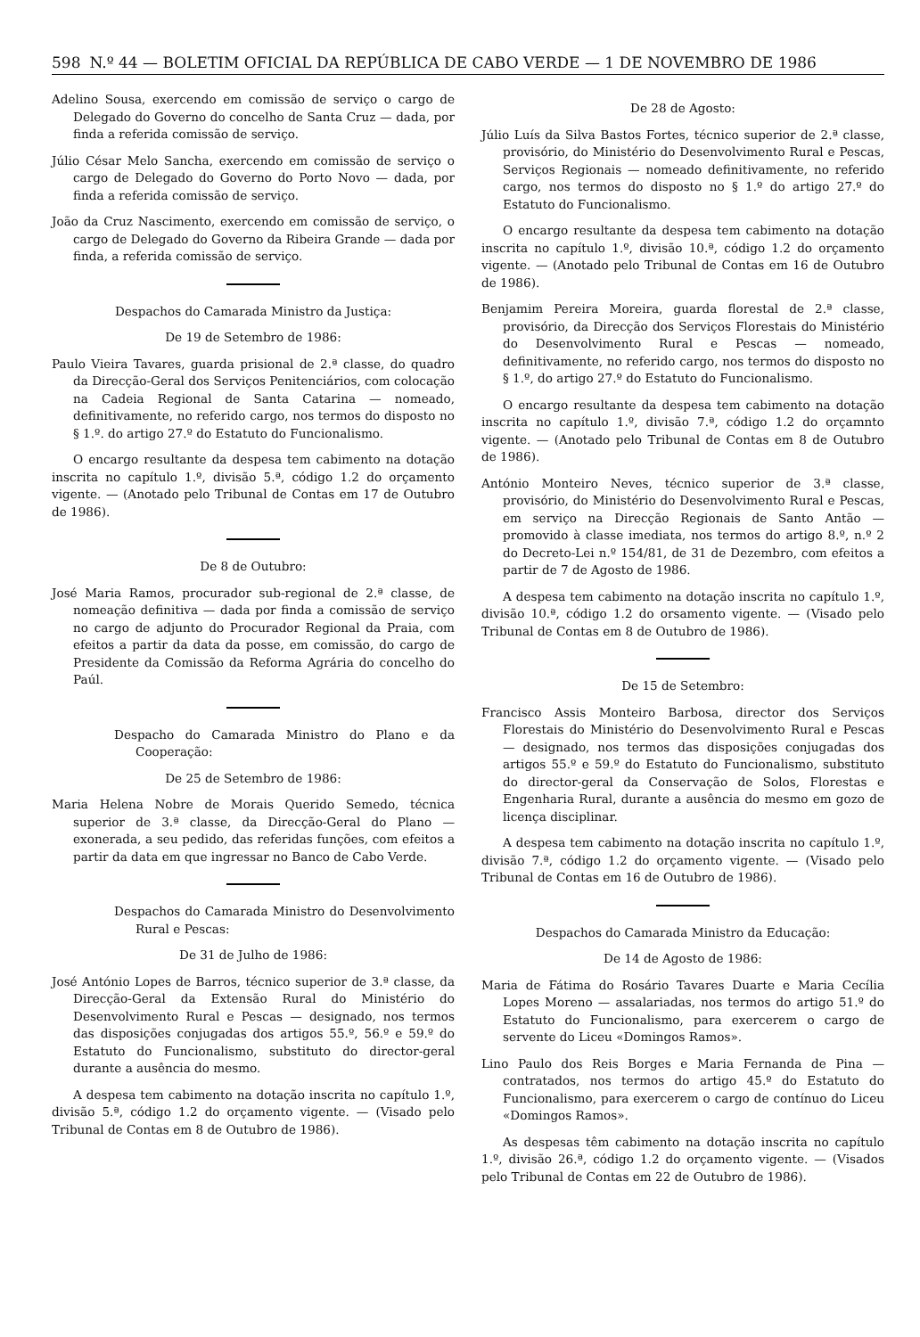598 N.º 44 — BOLETIM OFICIAL DA REPÚBLICA DE CABO VERDE — 1 DE NOVEMBRO DE 1986
Adelino Sousa, exercendo em comissão de serviço o cargo de Delegado do Governo do concelho de Santa Cruz — dada, por finda a referida comissão de serviço.
Júlio César Melo Sancha, exercendo em comissão de serviço o cargo de Delegado do Governo do Porto Novo — dada, por finda a referida comissão de serviço.
João da Cruz Nascimento, exercendo em comissão de serviço, o cargo de Delegado do Governo da Ribeira Grande — dada por finda, a referida comissão de serviço.
Despachos do Camarada Ministro da Justiça:
De 19 de Setembro de 1986:
Paulo Vieira Tavares, guarda prisional de 2.ª classe, do quadro da Direcção-Geral dos Serviços Penitenciários, com colocação na Cadeia Regional de Santa Catarina — nomeado, definitivamente, no referido cargo, nos termos do disposto no § 1.º. do artigo 27.º do Estatuto do Funcionalismo.
O encargo resultante da despesa tem cabimento na dotação inscrita no capítulo 1.º, divisão 5.ª, código 1.2 do orçamento vigente. — (Anotado pelo Tribunal de Contas em 17 de Outubro de 1986).
De 8 de Outubro:
José Maria Ramos, procurador sub-regional de 2.ª classe, de nomeação definitiva — dada por finda a comissão de serviço no cargo de adjunto do Procurador Regional da Praia, com efeitos a partir da data da posse, em comissão, do cargo de Presidente da Comissão da Reforma Agrária do concelho do Paúl.
Despacho do Camarada Ministro do Plano e da Cooperação:
De 25 de Setembro de 1986:
Maria Helena Nobre de Morais Querido Semedo, técnica superior de 3.ª classe, da Direcção-Geral do Plano — exonerada, a seu pedido, das referidas funções, com efeitos a partir da data em que ingressar no Banco de Cabo Verde.
Despachos do Camarada Ministro do Desenvolvimento Rural e Pescas:
De 31 de Julho de 1986:
José António Lopes de Barros, técnico superior de 3.ª classe, da Direcção-Geral da Extensão Rural do Ministério do Desenvolvimento Rural e Pescas — designado, nos termos das disposições conjugadas dos artigos 55.º, 56.º e 59.º do Estatuto do Funcionalismo, substituto do director-geral durante a ausência do mesmo.
A despesa tem cabimento na dotação inscrita no capítulo 1.º, divisão 5.ª, código 1.2 do orçamento vigente. — (Visado pelo Tribunal de Contas em 8 de Outubro de 1986).
De 28 de Agosto:
Júlio Luís da Silva Bastos Fortes, técnico superior de 2.ª classe, provisório, do Ministério do Desenvolvimento Rural e Pescas, Serviços Regionais — nomeado definitivamente, no referido cargo, nos termos do disposto no § 1.º do artigo 27.º do Estatuto do Funcionalismo.
O encargo resultante da despesa tem cabimento na dotação inscrita no capítulo 1.º, divisão 10.ª, código 1.2 do orçamento vigente. — (Anotado pelo Tribunal de Contas em 16 de Outubro de 1986).
Benjamim Pereira Moreira, guarda florestal de 2.ª classe, provisório, da Direcção dos Serviços Florestais do Ministério do Desenvolvimento Rural e Pescas — nomeado, definitivamente, no referido cargo, nos termos do disposto no § 1.º, do artigo 27.º do Estatuto do Funcionalismo.
O encargo resultante da despesa tem cabimento na dotação inscrita no capítulo 1.º, divisão 7.ª, código 1.2 do orçamnto vigente. — (Anotado pelo Tribunal de Contas em 8 de Outubro de 1986).
António Monteiro Neves, técnico superior de 3.ª classe, provisório, do Ministério do Desenvolvimento Rural e Pescas, em serviço na Direcção Regionais de Santo Antão — promovido à classe imediata, nos termos do artigo 8.º, n.º 2 do Decreto-Lei n.º 154/81, de 31 de Dezembro, com efeitos a partir de 7 de Agosto de 1986.
A despesa tem cabimento na dotação inscrita no capítulo 1.º, divisão 10.ª, código 1.2 do orsamento vigente. — (Visado pelo Tribunal de Contas em 8 de Outubro de 1986).
De 15 de Setembro:
Francisco Assis Monteiro Barbosa, director dos Serviços Florestais do Ministério do Desenvolvimento Rural e Pescas — designado, nos termos das disposições conjugadas dos artigos 55.º e 59.º do Estatuto do Funcionalismo, substituto do director-geral da Conservação de Solos, Florestas e Engenharia Rural, durante a ausência do mesmo em gozo de licença disciplinar.
A despesa tem cabimento na dotação inscrita no capítulo 1.º, divisão 7.ª, código 1.2 do orçamento vigente. — (Visado pelo Tribunal de Contas em 16 de Outubro de 1986).
Despachos do Camarada Ministro da Educação:
De 14 de Agosto de 1986:
Maria de Fátima do Rosário Tavares Duarte e Maria Cecília Lopes Moreno — assalariadas, nos termos do artigo 51.º do Estatuto do Funcionalismo, para exercerem o cargo de servente do Liceu «Domingos Ramos».
Lino Paulo dos Reis Borges e Maria Fernanda de Pina — contratados, nos termos do artigo 45.º do Estatuto do Funcionalismo, para exercerem o cargo de contínuo do Liceu «Domingos Ramos».
As despesas têm cabimento na dotação inscrita no capítulo 1.º, divisão 26.ª, código 1.2 do orçamento vigente. — (Visados pelo Tribunal de Contas em 22 de Outubro de 1986).